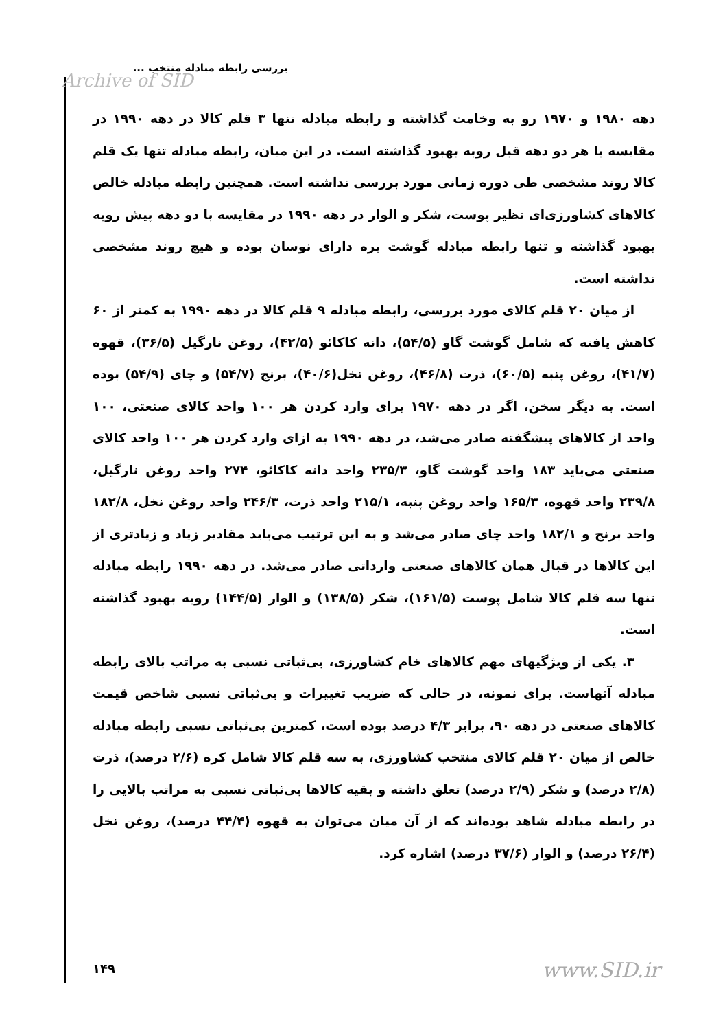بررسی رابطه مبادله منتخب ...
Archive of SID
دهه ۱۹۸۰ و ۱۹۷۰ رو به وخامت گذاشته و رابطه مبادله تنها ۳ قلم کالا در دهه ۱۹۹۰ در مقایسه با هر دو دهه قبل روبه بهبود گذاشته است. در این میان، رابطه مبادله تنها یک قلم کالا روند مشخصی طی دوره زمانی مورد بررسی نداشته است. همچنین رابطه مبادله خالص کالاهای کشاورزی‌ای نظیر پوست، شکر و الوار در دهه ۱۹۹۰ در مقایسه با دو دهه پیش روبه بهبود گذاشته و تنها رابطه مبادله گوشت بره دارای نوسان بوده و هیچ روند مشخصی نداشته است.
از میان ۲۰ قلم کالای مورد بررسی، رابطه مبادله ۹ قلم کالا در دهه ۱۹۹۰ به کمتر از ۶۰ کاهش یافته که شامل گوشت گاو (۵۴/۵)، دانه کاکائو (۴۲/۵)، روغن نارگیل (۳۶/۵)، قهوه (۴۱/۷)، روغن پنبه (۶۰/۵)، ذرت (۴۶/۸)، روغن نخل(۴۰/۶)، برنج (۵۴/۷) و چای (۵۴/۹) بوده است. به دیگر سخن، اگر در دهه ۱۹۷۰ برای وارد کردن هر ۱۰۰ واحد کالای صنعتی، ۱۰۰ واحد از کالاهای پیشگفته صادر می‌شد، در دهه ۱۹۹۰ به ازای وارد کردن هر ۱۰۰ واحد کالای صنعتی می‌باید ۱۸۳ واحد گوشت گاو، ۲۳۵/۳ واحد دانه کاکائو، ۲۷۴ واحد روغن نارگیل، ۲۳۹/۸ واحد قهوه، ۱۶۵/۳ واحد روغن پنبه، ۲۱۵/۱ واحد ذرت، ۲۴۶/۳ واحد روغن نخل، ۱۸۲/۸ واحد برنج و ۱۸۲/۱ واحد چای صادر می‌شد و به این ترتیب می‌باید مقادیر زیاد و زیادتری از این کالاها در قبال همان کالاهای صنعتی وارداتی صادر می‌شد. در دهه ۱۹۹۰ رابطه مبادله تنها سه قلم کالا شامل پوست (۱۶۱/۵)، شکر (۱۳۸/۵) و الوار (۱۴۴/۵) روبه بهبود گذاشته است.
۳. یکی از ویژگیهای مهم کالاهای خام کشاورزی، بی‌ثباتی نسبی به مراتب بالای رابطه مبادله آنهاست. برای نمونه، در حالی که ضریب تغییرات و بی‌ثباتی نسبی شاخص قیمت کالاهای صنعتی در دهه ۹۰، برابر ۴/۳ درصد بوده است، کمترین بی‌ثباتی نسبی رابطه مبادله خالص از میان ۲۰ قلم کالای منتخب کشاورزی، به سه قلم کالا شامل کره (۲/۶ درصد)، ذرت (۲/۸ درصد) و شکر (۲/۹ درصد) تعلق داشته و بقیه کالاها بی‌ثباتی نسبی به مراتب بالایی را در رابطه مبادله شاهد بوده‌اند که از آن میان می‌توان به قهوه (۴۴/۴ درصد)، روغن نخل (۲۶/۴ درصد) و الوار (۳۷/۶ درصد) اشاره کرد.
۱۴۹ www.SID.ir